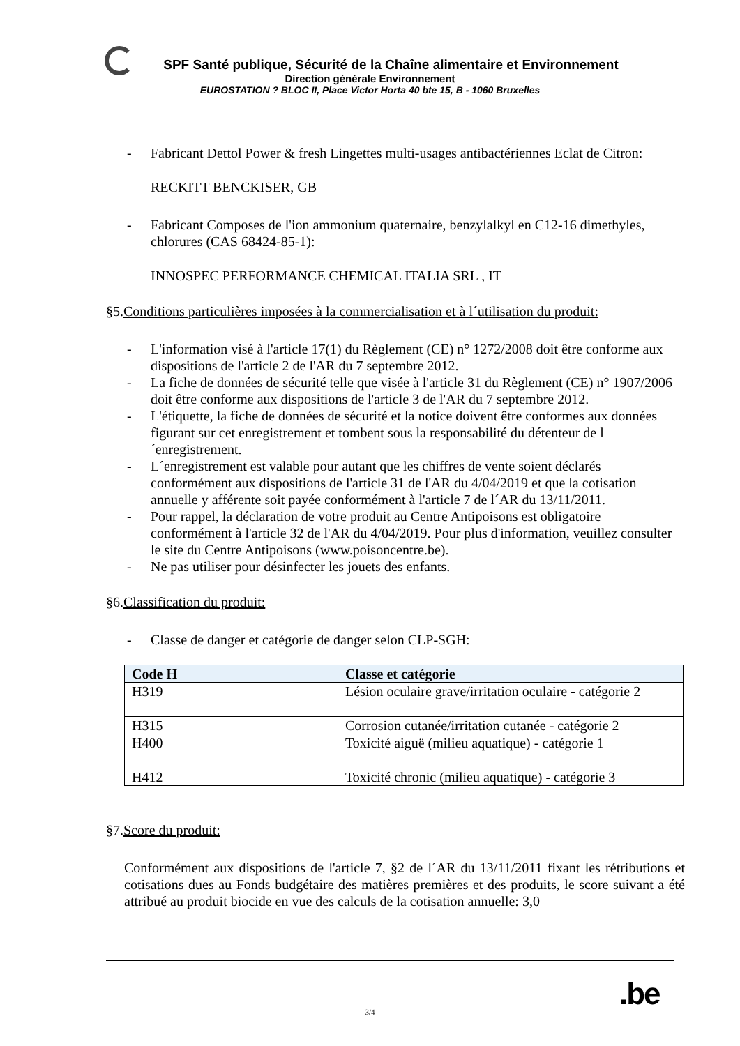SPF Santé publique, Sécurité de la Chaîne alimentaire et Environnement
Direction générale Environnement
EUROSTATION ? BLOC II, Place Victor Horta 40 bte 15, B - 1060 Bruxelles
- Fabricant Dettol Power & fresh Lingettes multi-usages antibactériennes Eclat de Citron:
RECKITT BENCKISER, GB
- Fabricant Composes de l'ion ammonium quaternaire, benzylalkyl en C12-16 dimethyles, chlorures (CAS 68424-85-1):
INNOSPEC PERFORMANCE CHEMICAL ITALIA SRL , IT
§5.Conditions particulières imposées à la commercialisation et à l´utilisation du produit:
- L'information visé à l'article 17(1) du Règlement (CE) n° 1272/2008 doit être conforme aux dispositions de l'article 2 de l'AR du 7 septembre 2012.
- La fiche de données de sécurité telle que visée à l'article 31 du Règlement (CE) n° 1907/2006 doit être conforme aux dispositions de l'article 3 de l'AR du 7 septembre 2012.
- L'étiquette, la fiche de données de sécurité et la notice doivent être conformes aux données figurant sur cet enregistrement et tombent sous la responsabilité du détenteur de l´enregistrement.
- L´enregistrement est valable pour autant que les chiffres de vente soient déclarés conformément aux dispositions de l'article 31 de l'AR du 4/04/2019 et que la cotisation annuelle y afférente soit payée conformément à l'article 7 de l´AR du 13/11/2011.
- Pour rappel, la déclaration de votre produit au Centre Antipoisons est obligatoire conformément à l'article 32 de l'AR du 4/04/2019. Pour plus d'information, veuillez consulter le site du Centre Antipoisons (www.poisoncentre.be).
- Ne pas utiliser pour désinfecter les jouets des enfants.
§6.Classification du produit:
- Classe de danger et catégorie de danger selon CLP-SGH:
| Code H | Classe et catégorie |
| --- | --- |
| H319 | Lésion oculaire grave/irritation oculaire - catégorie 2 |
| H315 | Corrosion cutanée/irritation cutanée - catégorie 2 |
| H400 | Toxicité aiguë (milieu aquatique) - catégorie 1 |
| H412 | Toxicité chronic (milieu aquatique) - catégorie 3 |
§7.Score du produit:
Conformément aux dispositions de l'article 7, §2 de l´AR du 13/11/2011 fixant les rétributions et cotisations dues au Fonds budgétaire des matières premières et des produits, le score suivant a été attribué au produit biocide en vue des calculs de la cotisation annuelle: 3,0
.be
3/4